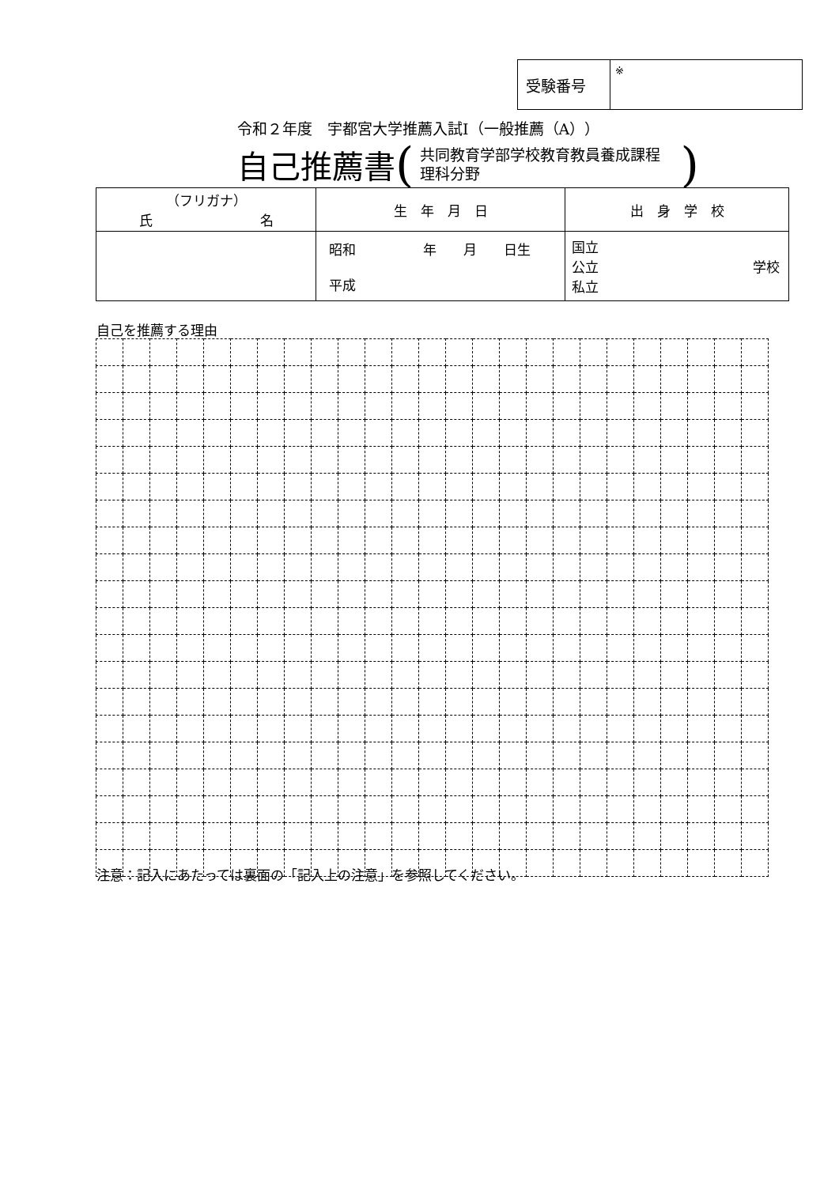| 受験番号 | ※ |
令和２年度　宇都宮大学推薦入試Ⅰ（一般推薦（A））
自己推薦書 (共同教育学部学校教育教員養成課程
理科分野)
| （フリガナ） 氏 名 | 生 年 月 日 | 出 身 学 校 |
| | 昭和 年 月 日生 平成 | 国立 公立 学校 私立 |
自己を推薦する理由
注意：記入にあたっては裏面の「記入上の注意」を参照してください。